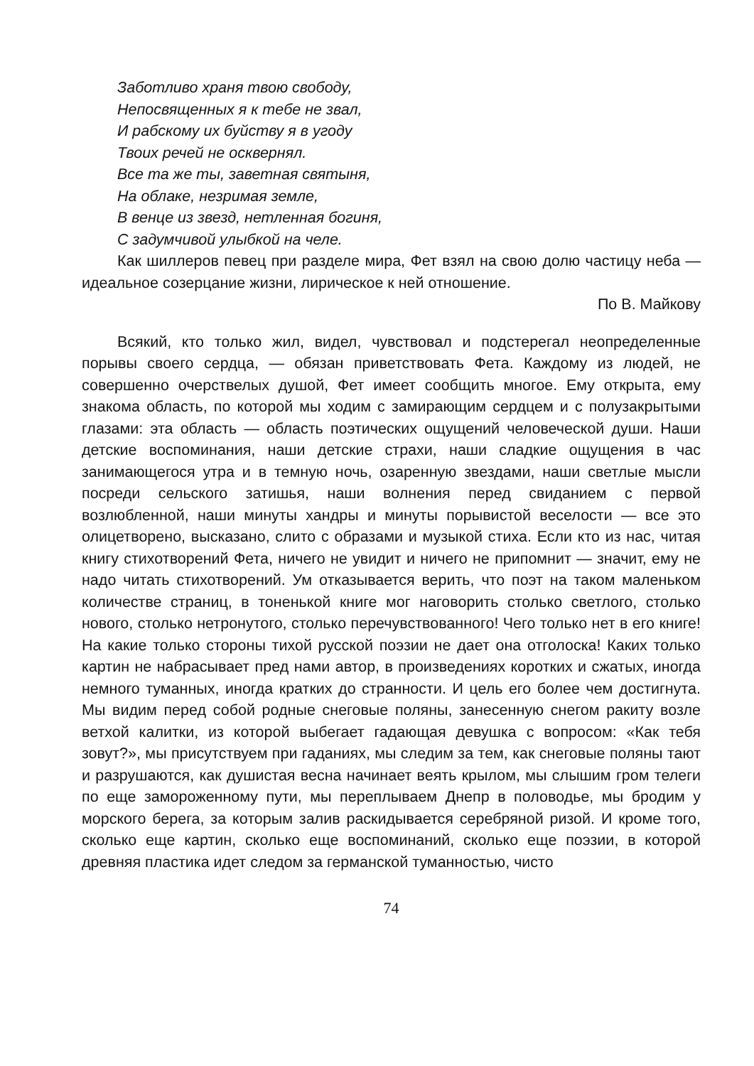Заботливо храня твою свободу,
Непосвященных я к тебе не звал,
И рабскому их буйству я в угоду
Твоих речей не осквернял.
Все та же ты, заветная святыня,
На облаке, незримая земле,
В венце из звезд, нетленная богиня,
С задумчивой улыбкой на челе.
Как шиллеров певец при разделе мира, Фет взял на свою долю частицу неба — идеальное созерцание жизни, лирическое к ней отношение.
По В. Майкову
Всякий, кто только жил, видел, чувствовал и подстерегал неопределенные порывы своего сердца, — обязан приветствовать Фета. Каждому из людей, не совершенно очерствелых душой, Фет имеет сообщить многое. Ему открыта, ему знакома область, по которой мы ходим с замирающим сердцем и с полузакрытыми глазами: эта область — область поэтических ощущений человеческой души. Наши детские воспоминания, наши детские страхи, наши сладкие ощущения в час занимающегося утра и в темную ночь, озаренную звездами, наши светлые мысли посреди сельского затишья, наши волнения перед свиданием с первой возлюбленной, наши минуты хандры и минуты порывистой веселости — все это олицетворено, высказано, слито с образами и музыкой стиха. Если кто из нас, читая книгу стихотворений Фета, ничего не увидит и ничего не припомнит — значит, ему не надо читать стихотворений. Ум отказывается верить, что поэт на таком маленьком количестве страниц, в тоненькой книге мог наговорить столько светлого, столько нового, столько нетронутого, столько перечувствованного! Чего только нет в его книге! На какие только стороны тихой русской поэзии не дает она отголоска! Каких только картин не набрасывает пред нами автор, в произведениях коротких и сжатых, иногда немного туманных, иногда кратких до странности. И цель его более чем достигнута. Мы видим перед собой родные снеговые поляны, занесенную снегом ракиту возле ветхой калитки, из которой выбегает гадающая девушка с вопросом: «Как тебя зовут?», мы присутствуем при гаданиях, мы следим за тем, как снеговые поляны тают и разрушаются, как душистая весна начинает веять крылом, мы слышим гром телеги по еще замороженному пути, мы переплываем Днепр в половодье, мы бродим у морского берега, за которым залив раскидывается серебряной ризой. И кроме того, сколько еще картин, сколько еще воспоминаний, сколько еще поэзии, в которой древняя пластика идет следом за германской туманностью, чисто
74